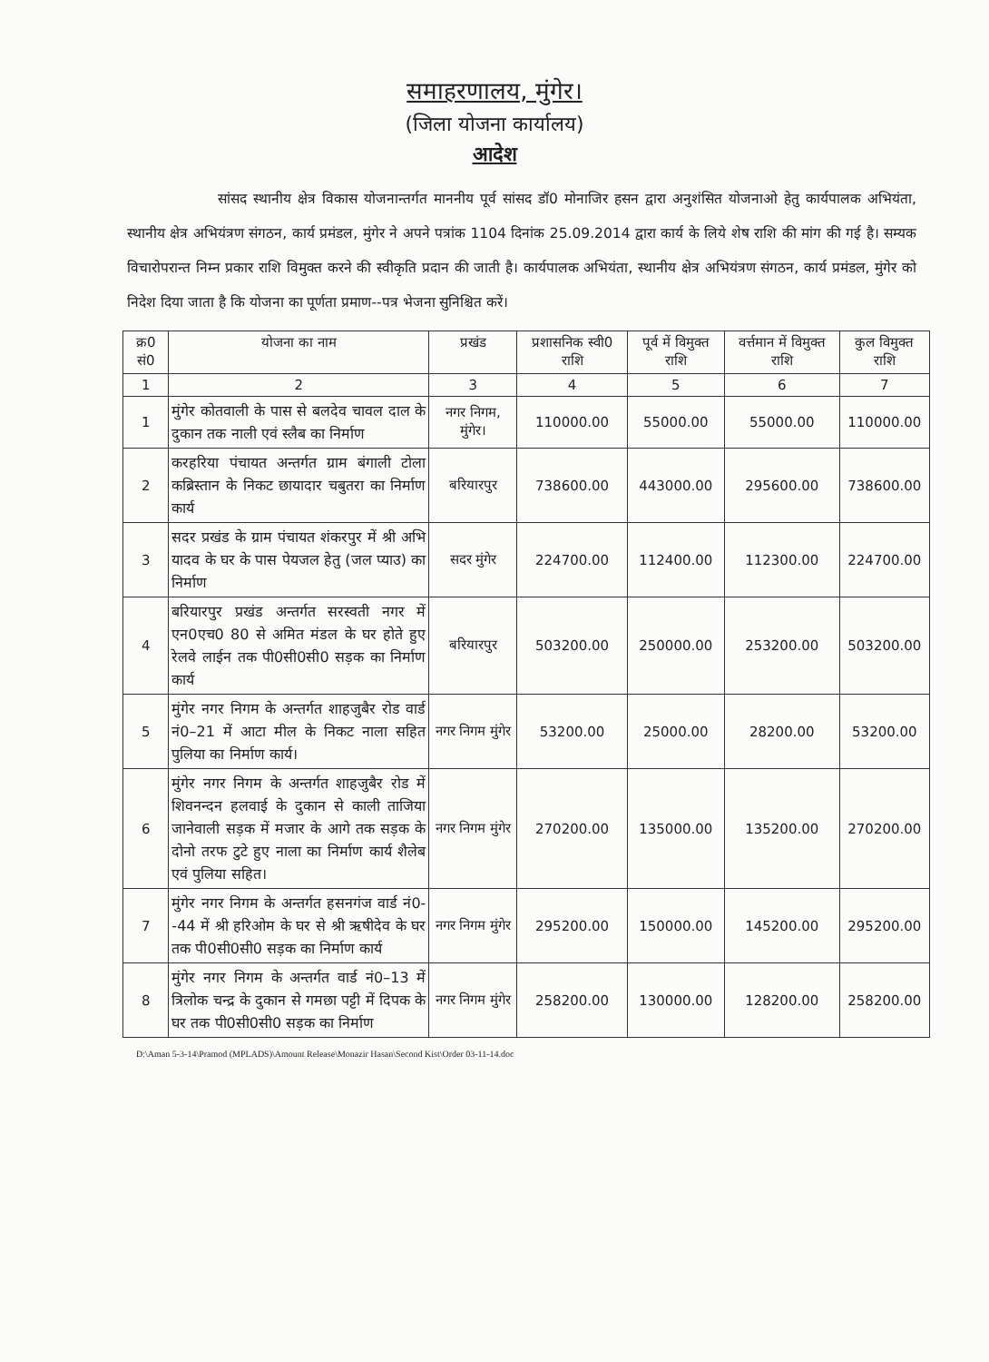समाहरणालय, मुंगेर।
(जिला योजना कार्यालय)
आदेश
सांसद स्थानीय क्षेत्र विकास योजनान्तर्गत माननीय पूर्व सांसद डॉ0 मोनाजिर हसन द्वारा अनुशंसित योजनाओ हेतु कार्यपालक अभियंता, स्थानीय क्षेत्र अभियंत्रण संगठन, कार्य प्रमंडल, मुंगेर ने अपने पत्रांक 1104 दिनांक 25.09.2014 द्वारा कार्य के लिये शेष राशि की मांग की गई है। सम्यक विचारोपरान्त निम्न प्रकार राशि विमुक्त करने की स्वीकृति प्रदान की जाती है। कार्यपालक अभियंता, स्थानीय क्षेत्र अभियंत्रण संगठन, कार्य प्रमंडल, मुंगेर को निदेश दिया जाता है कि योजना का पूर्णता प्रमाण--पत्र भेजना सुनिश्चित करें।
| क्र0 सं0 | योजना का नाम | प्रखंड | प्रशासनिक स्वी0 राशि | पूर्व में विमुक्त राशि | वर्त्तमान में विमुक्त राशि | कुल विमुक्त राशि |
| --- | --- | --- | --- | --- | --- | --- |
| 1 | 2 | 3 | 4 | 5 | 6 | 7 |
| 1 | मुंगेर कोतवाली के पास से बलदेव चावल दाल के दुकान तक नाली एवं स्लैब का निर्माण | नगर निगम, मुंगेर। | 110000.00 | 55000.00 | 55000.00 | 110000.00 |
| 2 | करहरिया पंचायत अन्तर्गत ग्राम बंगाली टोला कब्रिस्तान के निकट छायादार चबुतरा का निर्माण कार्य | बरियारपुर | 738600.00 | 443000.00 | 295600.00 | 738600.00 |
| 3 | सदर प्रखंड के ग्राम पंचायत शंकरपुर में श्री अभि यादव के घर के पास पेयजल हेतु (जल प्याउ) का निर्माण | सदर मुंगेर | 224700.00 | 112400.00 | 112300.00 | 224700.00 |
| 4 | बरियारपुर प्रखंड अन्तर्गत सरस्वती नगर में एन0एच0 80 से अमित मंडल के घर होते हुए रेलवे लाईन तक पी0सी0सी0 सड़क का निर्माण कार्य | बरियारपुर | 503200.00 | 250000.00 | 253200.00 | 503200.00 |
| 5 | मुंगेर नगर निगम के अन्तर्गत शाहजुबैर रोड वार्ड नं0–21 में आटा मील के निकट नाला सहित पुलिया का निर्माण कार्य। | नगर निगम मुंगेर | 53200.00 | 25000.00 | 28200.00 | 53200.00 |
| 6 | मुंगेर नगर निगम के अन्तर्गत शाहजुबैर रोड में शिवनन्दन हलवाई के दुकान से काली ताजिया जानेवाली सड़क में मजार के आगे तक सड़क के दोनो तरफ टुटे हुए नाला का निर्माण कार्य शैलेब एवं पुलिया सहित। | नगर निगम मुंगेर | 270200.00 | 135000.00 | 135200.00 | 270200.00 |
| 7 | मुंगेर नगर निगम के अन्तर्गत हसनगंज वार्ड नं0--44 में श्री हरिओम के घर से श्री ऋषीदेव के घर तक पी0सी0सी0 सड़क का निर्माण कार्य | नगर निगम मुंगेर | 295200.00 | 150000.00 | 145200.00 | 295200.00 |
| 8 | मुंगेर नगर निगम के अन्तर्गत वार्ड नं0–13 में त्रिलोक चन्द्र के दुकान से गमछा पट्टी में दिपक के घर तक पी0सी0सी0 सड़क का निर्माण | नगर निगम मुंगेर | 258200.00 | 130000.00 | 128200.00 | 258200.00 |
D:\Aman 5-3-14\Pramod (MPLADS)\Amount Release\Monazir Hasan\Second Kist\Order 03-11-14.doc